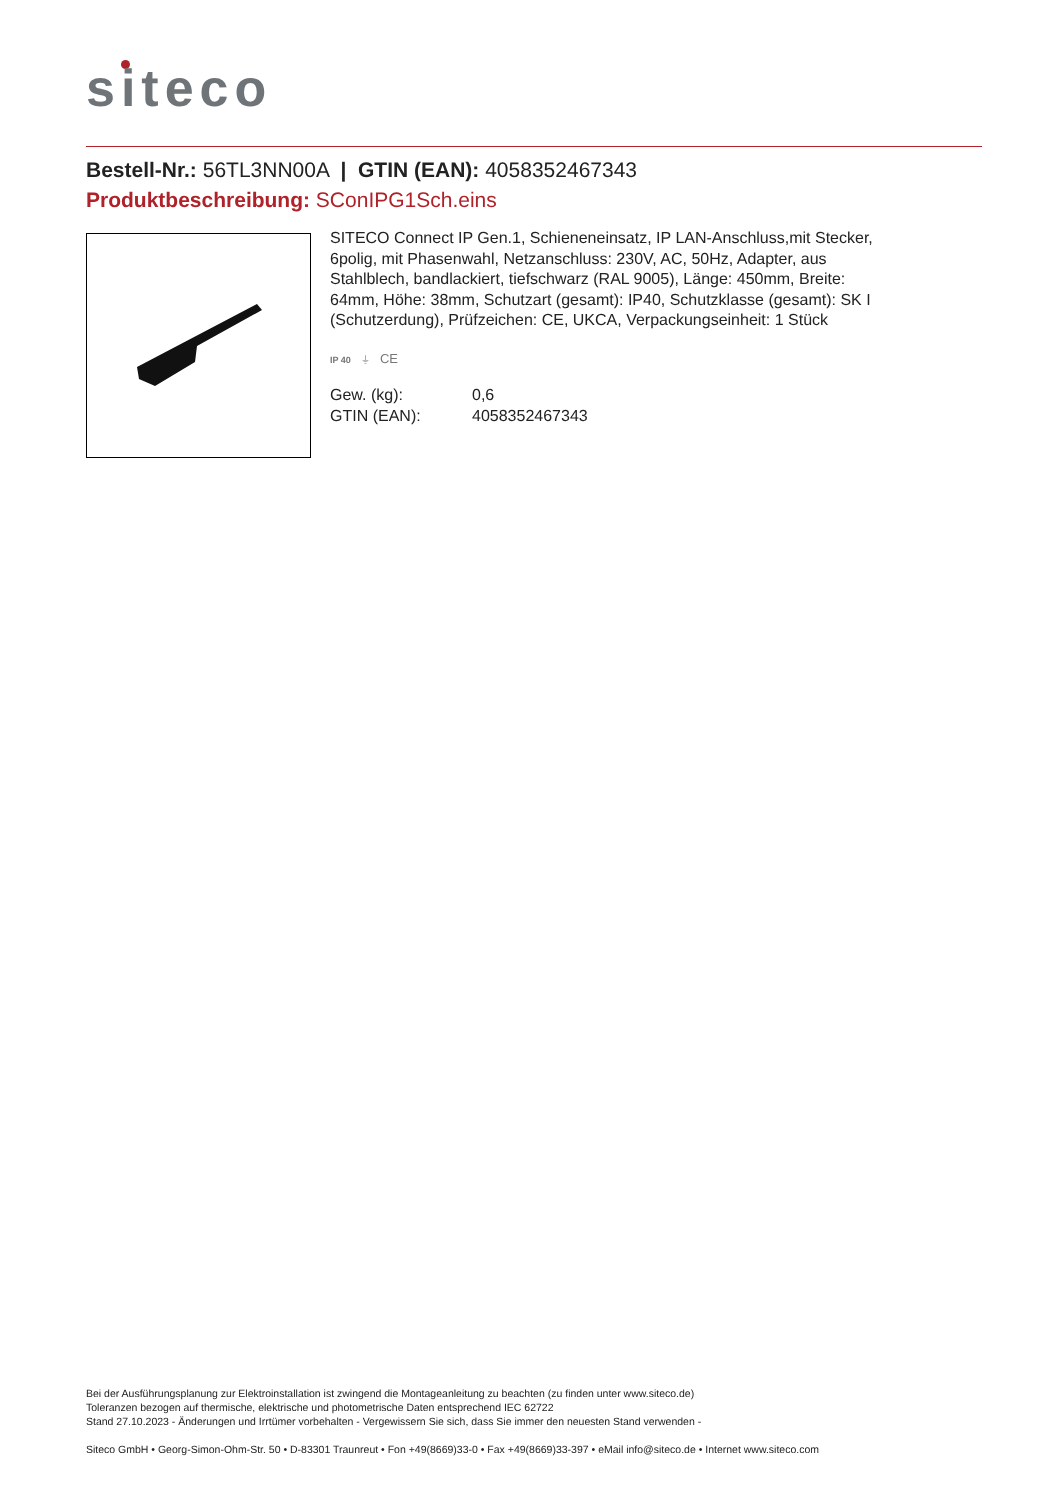siteco
Bestell-Nr.: 56TL3NN00A | GTIN (EAN): 4058352467343
Produktbeschreibung: SConIPG1Sch.eins
SITECO Connect IP Gen.1, Schieneneinsatz, IP LAN-Anschluss,mit Stecker, 6polig, mit Phasenwahl, Netzanschluss: 230V, AC, 50Hz, Adapter, aus Stahlblech, bandlackiert, tiefschwarz (RAL 9005), Länge: 450mm, Breite: 64mm, Höhe: 38mm, Schutzart (gesamt): IP40, Schutzklasse (gesamt): SK I (Schutzerdung), Prüfzeichen: CE, UKCA, Verpackungseinheit: 1 Stück
IP 40 ⏚ CE
| Gew. (kg): | 0,6 |
| GTIN (EAN): | 4058352467343 |
Bei der Ausführungsplanung zur Elektroinstallation ist zwingend die Montageanleitung zu beachten (zu finden unter www.siteco.de)
Toleranzen bezogen auf thermische, elektrische und photometrische Daten entsprechend IEC 62722
Stand 27.10.2023 - Änderungen und Irrtümer vorbehalten - Vergewissern Sie sich, dass Sie immer den neuesten Stand verwenden -
Siteco GmbH • Georg-Simon-Ohm-Str. 50 • D-83301 Traunreut • Fon +49(8669)33-0 • Fax +49(8669)33-397 • eMail info@siteco.de • Internet www.siteco.com